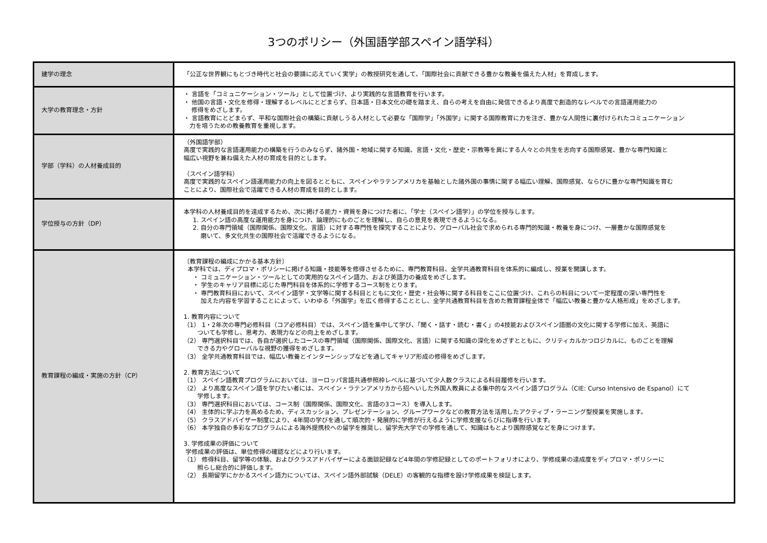3つのポリシー（外国語学部スペイン語学科）
| 建学の理念 | 「公正な世界観にもとづき時代と社会の要請に応えていく実学」の教授研究を通して、「国際社会に貢献できる豊かな教養を備えた人材」を育成します。 |
| 大学の教育理念・方針 | ・ 言語を「コミュニケーション・ツール」として位置づけ、より実践的な言語教育を行います。 ・ 他国の言語・文化を修得・理解するレベルにとどまらず、日本語・日本文化の礎を踏まえ、自らの考えを自由に発信できるより高度で創造的なレベルでの言語運用能力の 修得をめざします。 ・ 言語教育にとどまらず、平和な国際社会の構築に貢献しうる人材として必要な「国際学」「外国学」に関する国際教育に力を注ぎ、豊かな人間性に裏付けられたコミュニケーション 力を培うための教養教育を重視します。 |
| 学部（学科）の人材養成目的 | （外国語学部） 高度で実践的な言語運用能力の構築を行うのみならず、諸外国・地域に関する知識、言語・文化・歴史・宗教等を異にする人々との共生を志向する国際感覚、豊かな専門知識と 幅広い視野を兼ね備えた人材の育成を目的とします。 （スペイン語学科） 高度で実践的なスペイン語運用能力の向上を図るとともに、スペインやラテンアメリカを基軸とした諸外国の事情に関する幅広い理解、国際感覚、ならびに豊かな専門知識を育む ことにより、国際社会で活躍できる人材の育成を目的とします。 |
| 学位授与の方針（DP） | 本学科の人材養成目的を達成するため、次に掲げる能力・資質を身につけた者に、「学士（スペイン語学）」の学位を授与します。 1. スペイン語の高度な運用能力を身につけ、論理的にものごとを理解し、自らの意見を表現できるようになる。 2. 自分の専門領域（国際関係、国際文化、言語）に対する専門性を探究することにより、グローバル社会で求められる専門的知識・教養を身につけ、一層豊かな国際感覚を 磨いて、多文化共生の国際社会で活躍できるようになる。 |
| 教育課程の編成・実施の方針（CP） | 〔教育課程の編成にかかる基本方針〕 本学科では、ディプロマ・ポリシーに掲げる知識・技能等を修得させるために、専門教育科目、全学共通教育科目を体系的に編成し、授業を開講します。 ・ コミュニケーション・ツールとしての実用的なスペイン語力、および英語力の養成をめざします。 ・ 学生のキャリア目標に応じた専門科目を体系的に学修するコース制をとります。 ・ 専門教育科目において、スペイン語学・文学等に関する科目とともに文化・歴史・社会等に関する科目をここに位置づけ、これらの科目について一定程度の深い専門性を 加えた内容を学習することによって、いわゆる「外国学」を広く修得することとし、全学共通教育科目を含めた教育課程全体で「幅広い教養と豊かな人格形成」をめざします。 1. 教育内容について （1） 1・2年次の専門必修科目（コア必修科目）では、スペイン語を集中して学び、「聞く・話す・読む・書く」の4技能およびスペイン語圏の文化に関する学修に加え、英語に ついても学修し、思考力、表現力などの向上をめざします。 （2） 専門選択科目では、各自が選択したコースの専門領域（国際関係、国際文化、言語）に関する知識の深化をめざすとともに、クリティカルかつロジカルに、ものごとを理解 できる力やグローバルな視野の獲得をめざします。 （3） 全学共通教育科目では、幅広い教養とインターンシップなどを通してキャリア形成の修得をめざします。 2. 教育方法について （1） スペイン語教育プログラムにおいては、ヨーロッパ言語共通参照枠レベルに基づいて少人数クラスによる科目履修を行います。 （2） より高度なスペイン語を学びたい者には、スペイン・ラテンアメリカから招へいした外国人教員による集中的なスペイン語プログラム（CIE: Curso Intensivo de Espanol）にて 学修します。 （3） 専門選択科目においては、コース制（国際関係、国際文化、言語の3コース）を導入します。 （4） 主体的に学ぶ力を高めるため、ディスカッション、プレゼンテーション、グループワークなどの教育方法を活用したアクティブ・ラーニング型授業を実施します。 （5） クラスアドバイザー制度により、4年間の学びを通して順次的・発展的に学修が行えるように学修支援ならびに指導を行います。 （6） 本学独自の多彩なプログラムによる海外提携校への留学を推奨し、留学先大学での学修を通して、知識はもとより国際感覚などを身につけます。 3. 学修成果の評価について 学修成果の評価は、単位修得の確認などにより行います。 （1） 修得科目、留学等の体験、およびクラスアドバイザーによる面談記録など4年間の学修記録としてのポートフォリオにより、学修成果の達成度をディプロマ・ポリシーに 照らし総合的に評価します。 （2） 長期留学にかかるスペイン語力については、スペイン語外部試験（DELE）の客観的な指標を設け学修成果を検証します。 |